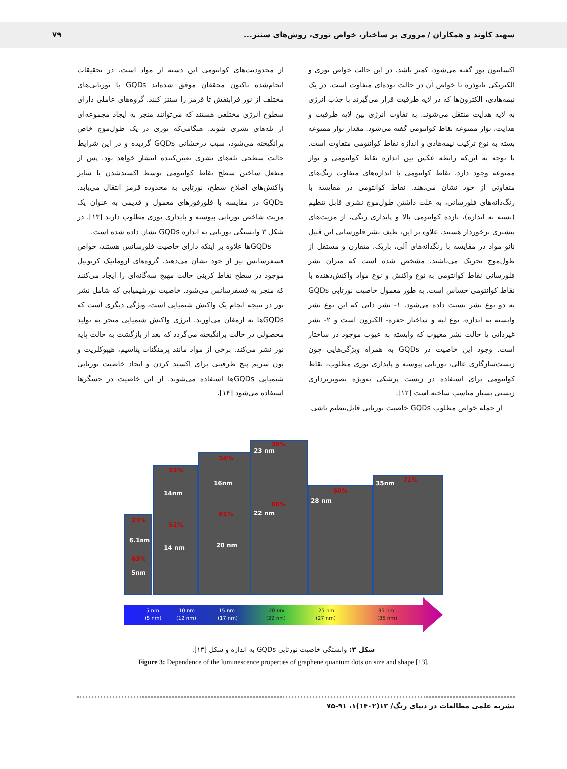سهند کاوند و همکاران / مروری بر ساختار، خواص نوری، روش‌های سنتز... ۷۹
اکسایتون بور گفته می‌شود، کمتر باشد. در این حالت خواص نوری و الکتریکی نانوذره با خواص آن در حالت توده‌ای متفاوت است. در یک نیمه‌هادی، الکترون‌ها که در لایه ظرفیت قرار می‌گیرند با جذب انرژی به لایه هدایت منتقل می‌شوند. به تفاوت انرژی بین لایه ظرفیت و هدایت، نوار ممنوعه نقاط کوانتومی گفته می‌شود. مقدار نوار ممنوعه بسته به نوع ترکیب نیمه‌هادی و اندازه نقاط کوانتومی متفاوت است. با توجه به این‌که رابطه عکس بین اندازه نقاط کوانتومی و نوار ممنوعه وجود دارد، نقاط کوانتومی با اندازه‌های متفاوت رنگ‌های متفاوتی از خود نشان می‌دهند. نقاط کوانتومی در مقایسه با رنگ‌دانه‌های فلورسانی، به علت داشتن طول‌موج نشری قابل تنظیم (بسته به اندازه)، بازده کوانتومی بالا و پایداری رنگی، از مزیت‌های بیشتری برخوردار هستند. علاوه بر این، طیف نشر فلورسانی این قبیل نانو مواد در مقایسه با رنگدانه‌های آلی، باریک، متقارن و مستقل از طول‌موج تحریک می‌باشند. مشخص شده است که میزان نشر فلورسانی نقاط کوانتومی به نوع واکنش و نوع مواد واکنش‌دهنده با نقاط کوانتومی حساس است. به طور معمول خاصیت نورتابی GQDs به دو نوع نشر نسبت داده می‌شود. ۱- نشر ذاتی که این نوع نشر وابسته به اندازه، نوع لبه و ساختار حفره- الکترون است و ۲- نشر غیرذاتی یا حالت نشر معیوب که وابسته به عیوب موجود در ساختار است. وجود این خاصیت در GQDs به همراه ویژگی‌هایی چون زیست‌سازگاری عالی، نورتابی پیوسته و پایداری نوری مطلوب، نقاط کوانتومی برای استفاده در زیست پزشکی به‌ویژه تصویربرداری زیستی بسیار مناسب ساخته است [۱۲].
از جمله خواص مطلوب GQDs خاصیت نورتابی قابل‌تنظیم ناشی
از محدودیت‌های کوانتومی این دسته از مواد است. در تحقیقات انجام‌شده تاکنون محققان موفق شده‌اند GQDs با نورتابی‌های مختلف از نور فرابنفش تا قرمز را سنتز کنند. گروه‌های عاملی دارای سطوح انرژی مختلفی هستند که می‌توانند منجر به ایجاد مجموعه‌ای از تله‌های نشری شوند. هنگامی‌که نوری در یک طول‌موج خاص برانگیخته می‌شود، سبب درخشانی GQDs گردیده و در این شرایط حالت سطحی تله‌های نشری تعیین‌کننده انتشار خواهد بود. پس از منفعل ساختن سطح نقاط کوانتومی توسط اکسیدشدن یا سایر واکنش‌های اصلاح سطح، نورتابی به محدوده قرمز انتقال می‌یابد. GQDs در مقایسه با فلورفورهای معمول و قدیمی به عنوان یک مزیت شاخص نورتابی پیوسته و پایداری نوری مطلوب دارند [۱۳]. در شکل ۳ وابستگی نورتابی به اندازه GQDs نشان داده شده است.
GQDsها علاوه بر اینکه دارای خاصیت فلورسانس هستند، خواص فسفرسانس نیز از خود نشان می‌دهند. گروه‌های آروماتیک کربونیل موجود در سطح نقاط کربنی حالت مهیج سه‌گانه‌ای را ایجاد می‌کنند که منجر به فسفرسانس می‌شود. خاصیت نورشیمیایی که شامل نشر نور در نتیجه انجام یک واکنش شیمیایی است، ویژگی دیگری است که GQDsها به ارمغان می‌آورند. انرژی واکنش شیمیایی منجر به تولید محصولی در حالت برانگیخته می‌گردد که بعد از بازگشت به حالت پایه نور نشر می‌کند. برخی از مواد مانند پرمنگنات پتاسیم، هیپوکلریت و یون سریم پنج ظرفیتی برای اکسید کردن و ایجاد خاصیت نورتابی شیمیایی GQDsها استفاده می‌شوند. از این خاصیت در حسگرها استفاده می‌شود [۱۴].
21%
63%
31%
51%
34%
61%
20%
60%
60%
71%
6.1nm
5nm
14nm
14 nm
16nm
20 nm
23 nm
22 nm
28 nm
35nm
5 nm
(5 nm)
10 nm
(12 nm)
15 nm
(17 nm)
20 nm
(22 nm)
25 nm
(27 nm)
35 nm
(35 nm)
شکل ۳: وابستگی خاصیت نورتابی GQDs به اندازه و شکل [۱۳].
Figure 3: Dependence of the luminescence properties of graphene quantum dots on size and shape [13].
نشریه علمی مطالعات در دنیای رنگ/ ۱۳(۱۴۰۲)۱، ۹۱-۷۵